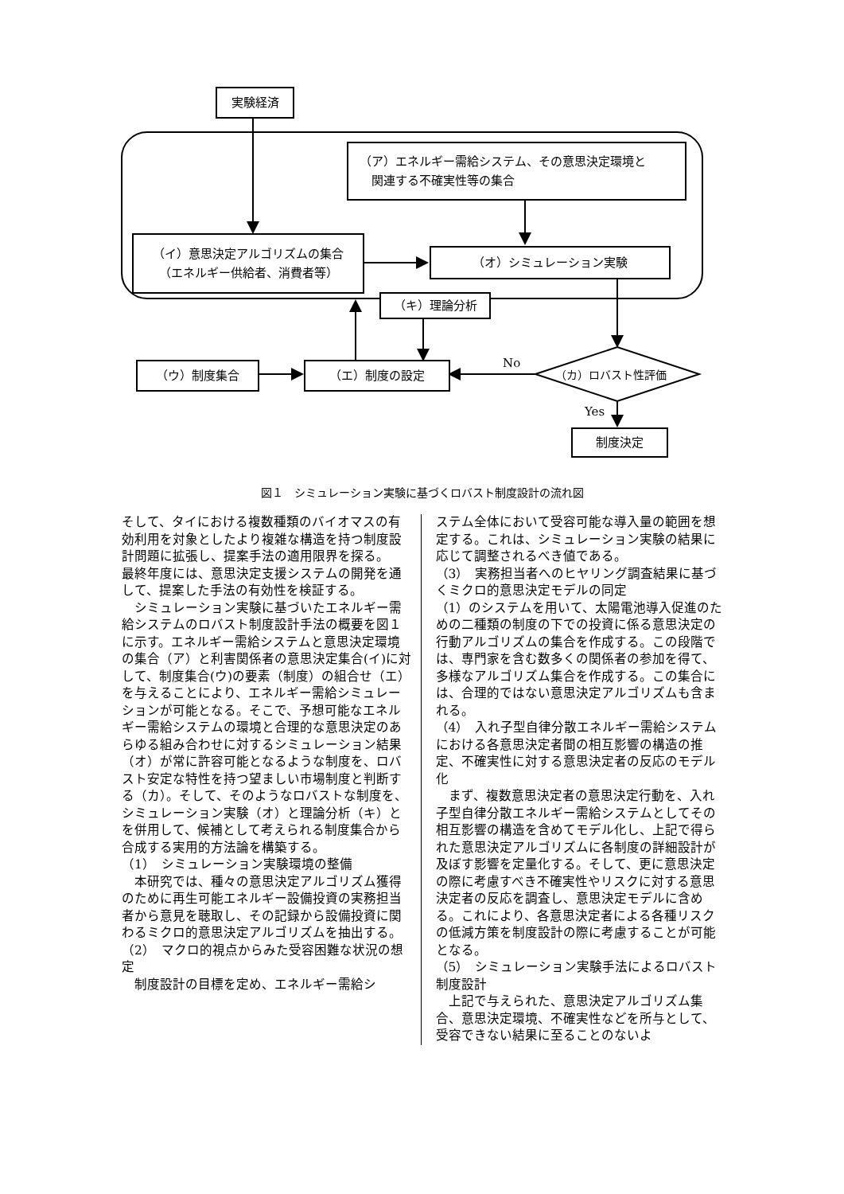実験経済
（ア）エネルギー需給システム、その意思決定環境と
　関連する不確実性等の集合
（イ）意思決定アルゴリズムの集合
（エネルギー供給者、消費者等）
（オ）シミュレーション実験
（キ）理論分析
（ウ）制度集合 （エ）制度の設定 No
（カ）ロバスト性評価
Yes
制度決定
図１　シミュレーション実験に基づくロバスト制度設計の流れ図
そして、タイにおける複数種類のバイオマスの有効利用を対象としたより複雑な構造を持つ制度設計問題に拡張し、提案手法の適用限界を探る。
最終年度には、意思決定支援システムの開発を通して、提案した手法の有効性を検証する。
　シミュレーション実験に基づいたエネルギー需給システムのロバスト制度設計手法の概要を図１に示す。エネルギー需給システムと意思決定環境の集合（ア）と利害関係者の意思決定集合(イ)に対して、制度集合(ウ)の要素（制度）の組合せ（エ）を与えることにより、エネルギー需給シミュレーションが可能となる。そこで、予想可能なエネルギー需給システムの環境と合理的な意思決定のあらゆる組み合わせに対するシミュレーション結果（オ）が常に許容可能となるような制度を、ロバスト安定な特性を持つ望ましい市場制度と判断する（カ）。そして、そのようなロバストな制度を、シミュレーション実験（オ）と理論分析（キ）とを併用して、候補として考えられる制度集合から合成する実用的方法論を構築する。
（1）　シミュレーション実験環境の整備
　本研究では、種々の意思決定アルゴリズム獲得のために再生可能エネルギー設備投資の実務担当者から意見を聴取し、その記録から設備投資に関わるミクロ的意思決定アルゴリズムを抽出する。
（2）　マクロ的視点からみた受容困難な状況の想定
　制度設計の目標を定め、エネルギー需給シ
ステム全体において受容可能な導入量の範囲を想定する。これは、シミュレーション実験の結果に応じて調整されるべき値である。
（3）　実務担当者へのヒヤリング調査結果に基づくミクロ的意思決定モデルの同定
（1）のシステムを用いて、太陽電池導入促進のための二種類の制度の下での投資に係る意思決定の行動アルゴリズムの集合を作成する。この段階では、専門家を含む数多くの関係者の参加を得て、多様なアルゴリズム集合を作成する。この集合には、合理的ではない意思決定アルゴリズムも含まれる。
（4）　入れ子型自律分散エネルギー需給システムにおける各意思決定者間の相互影響の構造の推定、不確実性に対する意思決定者の反応のモデル化
　まず、複数意思決定者の意思決定行動を、入れ子型自律分散エネルギー需給システムとしてその相互影響の構造を含めてモデル化し、上記で得られた意思決定アルゴリズムに各制度の詳細設計が及ぼす影響を定量化する。そして、更に意思決定の際に考慮すべき不確実性やリスクに対する意思決定者の反応を調査し、意思決定モデルに含める。これにより、各意思決定者による各種リスクの低減方策を制度設計の際に考慮することが可能となる。
（5）　シミュレーション実験手法によるロバスト制度設計
　上記で与えられた、意思決定アルゴリズム集合、意思決定環境、不確実性などを所与として、受容できない結果に至ることのないよ